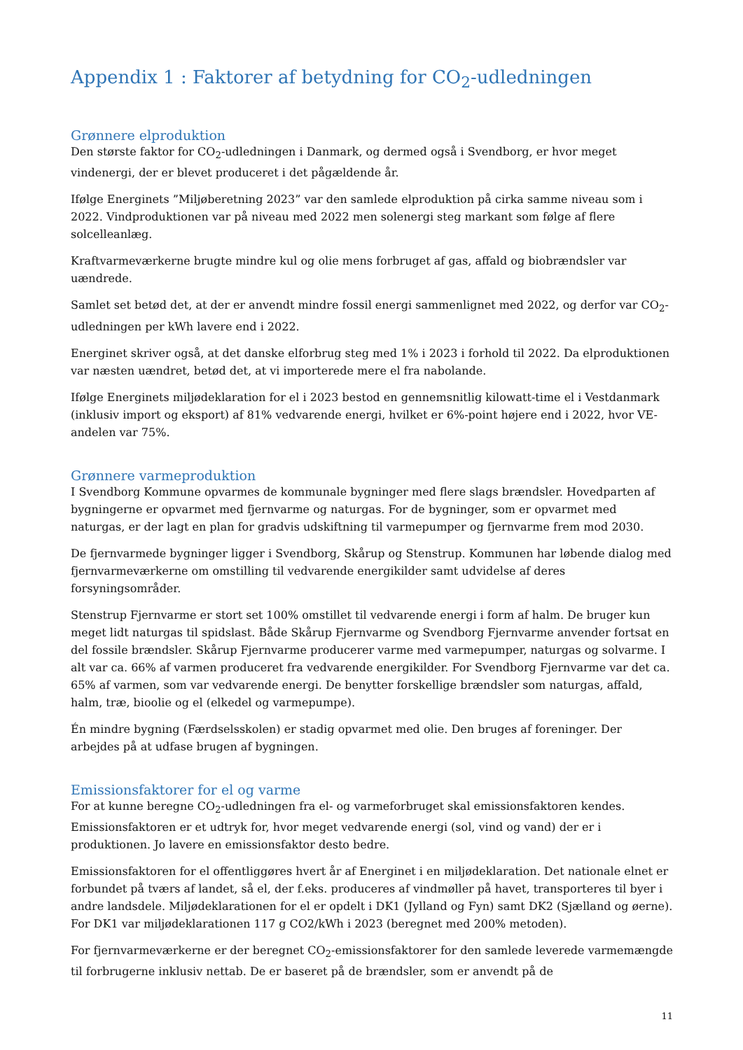Appendix 1 : Faktorer af betydning for CO<sub>2</sub>-udledningen
Grønnere elproduktion
Den største faktor for CO<sub>2</sub>-udledningen i Danmark, og dermed også i Svendborg, er hvor meget vindenergi, der er blevet produceret i det pågældende år.
Ifølge Energinets ”Miljøberetning 2023” var den samlede elproduktion på cirka samme niveau som i 2022. Vindproduktionen var på niveau med 2022 men solenergi steg markant som følge af flere solcelleanlæg.
Kraftvarmeværkerne brugte mindre kul og olie mens forbruget af gas, affald og biobrændsler var uændrede.
Samlet set betød det, at der er anvendt mindre fossil energi sammenlignet med 2022, og derfor var CO<sub>2</sub>-udledningen per kWh lavere end i 2022.
Energinet skriver også, at det danske elforbrug steg med 1% i 2023 i forhold til 2022. Da elproduktionen var næsten uændret, betød det, at vi importerede mere el fra nabolande.
Ifølge Energinets miljødeklaration for el i 2023 bestod en gennemsnitlig kilowatt-time el i Vestdanmark (inklusiv import og eksport) af 81% vedvarende energi, hvilket er 6%-point højere end i 2022, hvor VE-andelen var 75%.
Grønnere varmeproduktion
I Svendborg Kommune opvarmes de kommunale bygninger med flere slags brændsler. Hovedparten af bygningerne er opvarmet med fjernvarme og naturgas. For de bygninger, som er opvarmet med naturgas, er der lagt en plan for gradvis udskiftning til varmepumper og fjernvarme frem mod 2030.
De fjernvarmede bygninger ligger i Svendborg, Skårup og Stenstrup. Kommunen har løbende dialog med fjernvarmeværkerne om omstilling til vedvarende energikilder samt udvidelse af deres forsyningsområder.
Stenstrup Fjernvarme er stort set 100% omstillet til vedvarende energi i form af halm. De bruger kun meget lidt naturgas til spidslast. Både Skårup Fjernvarme og Svendborg Fjernvarme anvender fortsat en del fossile brændsler. Skårup Fjernvarme producerer varme med varmepumper, naturgas og solvarme. I alt var ca. 66% af varmen produceret fra vedvarende energikilder. For Svendborg Fjernvarme var det ca. 65% af varmen, som var vedvarende energi. De benytter forskellige brændsler som naturgas, affald, halm, træ, bioolie og el (elkedel og varmepumpe).
Én mindre bygning (Færdselsskolen) er stadig opvarmet med olie. Den bruges af foreninger. Der arbejdes på at udfase brugen af bygningen.
Emissionsfaktorer for el og varme
For at kunne beregne CO<sub>2</sub>-udledningen fra el- og varmeforbruget skal emissionsfaktoren kendes. Emissionsfaktoren er et udtryk for, hvor meget vedvarende energi (sol, vind og vand) der er i produktionen. Jo lavere en emissionsfaktor desto bedre.
Emissionsfaktoren for el offentliggøres hvert år af Energinet i en miljødeklaration. Det nationale elnet er forbundet på tværs af landet, så el, der f.eks. produceres af vindmøller på havet, transporteres til byer i andre landsdele. Miljødeklarationen for el er opdelt i DK1 (Jylland og Fyn) samt DK2 (Sjælland og øerne). For DK1 var miljødeklarationen 117 g CO2/kWh i 2023 (beregnet med 200% metoden).
For fjernvarmeværkerne er der beregnet CO<sub>2</sub>-emissionsfaktorer for den samlede leverede varmemængde til forbrugerne inklusiv nettab. De er baseret på de brændsler, som er anvendt på de
11